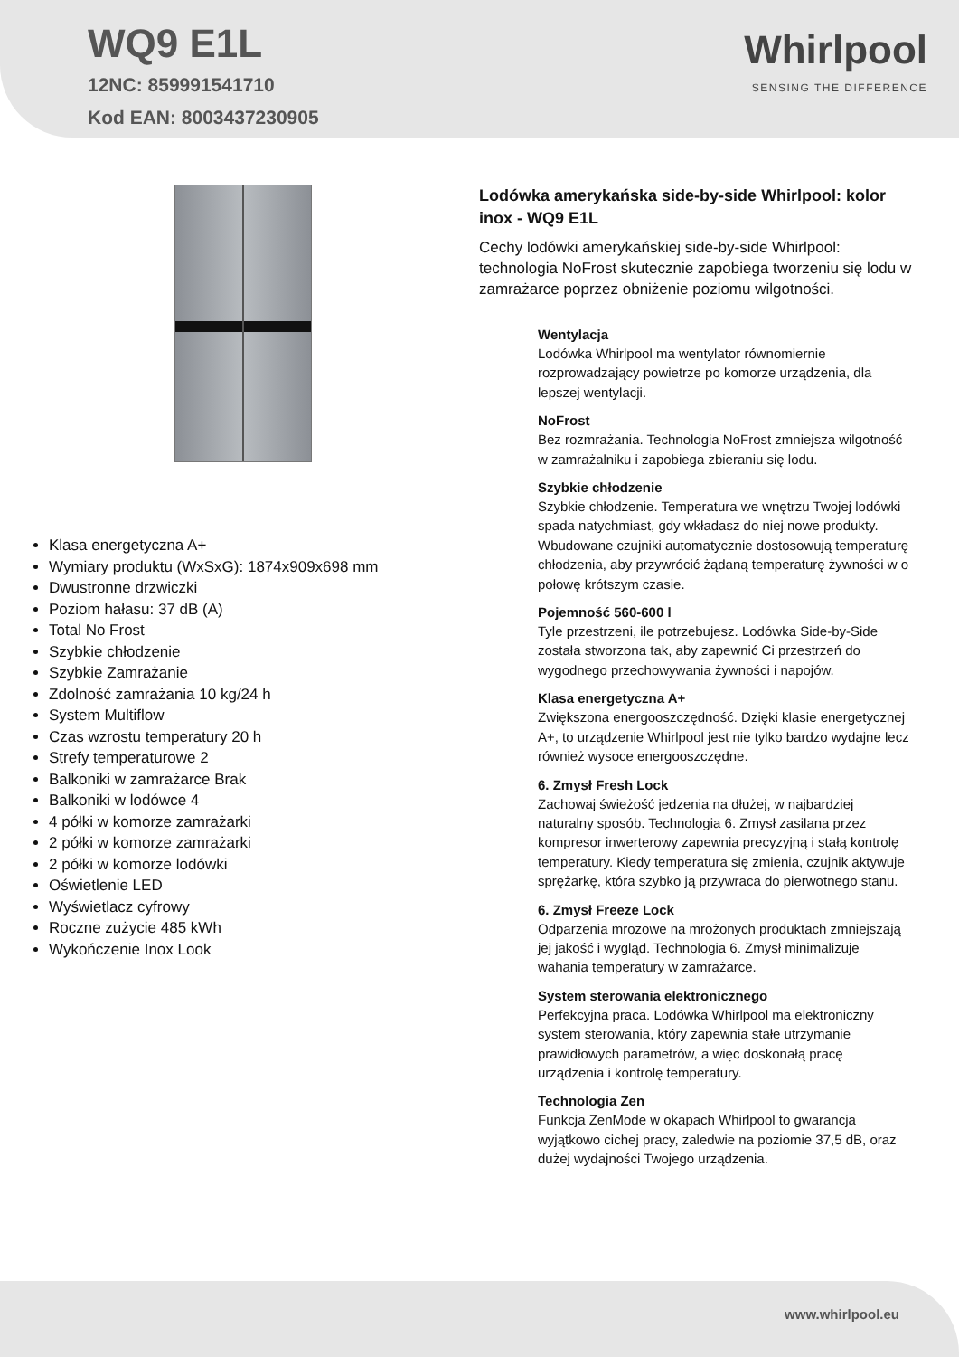WQ9 E1L
12NC: 859991541710
Kod EAN: 8003437230905
Whirlpool
SENSING THE DIFFERENCE
Klasa energetyczna A+
Wymiary produktu (WxSxG): 1874x909x698 mm
Dwustronne drzwiczki
Poziom hałasu: 37 dB (A)
Total No Frost
Szybkie chłodzenie
Szybkie Zamrażanie
Zdolność zamrażania 10 kg/24 h
System Multiflow
Czas wzrostu temperatury 20 h
Strefy temperaturowe 2
Balkoniki w zamrażarce Brak
Balkoniki w lodówce 4
4 półki w komorze zamrażarki
2 półki w komorze zamrażarki
2 półki w komorze lodówki
Oświetlenie LED
Wyświetlacz cyfrowy
Roczne zużycie 485 kWh
Wykończenie Inox Look
Lodówka amerykańska side-by-side Whirlpool: kolor inox - WQ9 E1L
Cechy lodówki amerykańskiej side-by-side Whirlpool: technologia NoFrost skutecznie zapobiega tworzeniu się lodu w zamrażarce poprzez obniżenie poziomu wilgotności.
Wentylacja
Lodówka Whirlpool ma wentylator równomiernie rozprowadzający powietrze po komorze urządzenia, dla lepszej wentylacji.
NoFrost
Bez rozmrażania. Technologia NoFrost zmniejsza wilgotność w zamrażalniku i zapobiega zbieraniu się lodu.
Szybkie chłodzenie
Szybkie chłodzenie. Temperatura we wnętrzu Twojej lodówki spada natychmiast, gdy wkładasz do niej nowe produkty. Wbudowane czujniki automatycznie dostosowują temperaturę chłodzenia, aby przywrócić żądaną temperaturę żywności w o połowę krótszym czasie.
Pojemność 560-600 l
Tyle przestrzeni, ile potrzebujesz. Lodówka Side-by-Side została stworzona tak, aby zapewnić Ci przestrzeń do wygodnego przechowywania żywności i napojów.
Klasa energetyczna A+
Zwiększona energooszczędność. Dzięki klasie energetycznej A+, to urządzenie Whirlpool jest nie tylko bardzo wydajne lecz również wysoce energooszczędne.
6. Zmysł Fresh Lock
Zachowaj świeżość jedzenia na dłużej, w najbardziej naturalny sposób. Technologia 6. Zmysł zasilana przez kompresor inwerterowy zapewnia precyzyjną i stałą kontrolę temperatury. Kiedy temperatura się zmienia, czujnik aktywuje sprężarkę, która szybko ją przywraca do pierwotnego stanu.
6. Zmysł Freeze Lock
Odparzenia mrozowe na mrożonych produktach zmniejszają jej jakość i wygląd. Technologia 6. Zmysł minimalizuje wahania temperatury w zamrażarce.
System sterowania elektronicznego
Perfekcyjna praca. Lodówka Whirlpool ma elektroniczny system sterowania, który zapewnia stałe utrzymanie prawidłowych parametrów, a więc doskonałą pracę urządzenia i kontrolę temperatury.
Technologia Zen
Funkcja ZenMode w okapach Whirlpool to gwarancja wyjątkowo cichej pracy, zaledwie na poziomie 37,5 dB, oraz dużej wydajności Twojego urządzenia.
www.whirlpool.eu